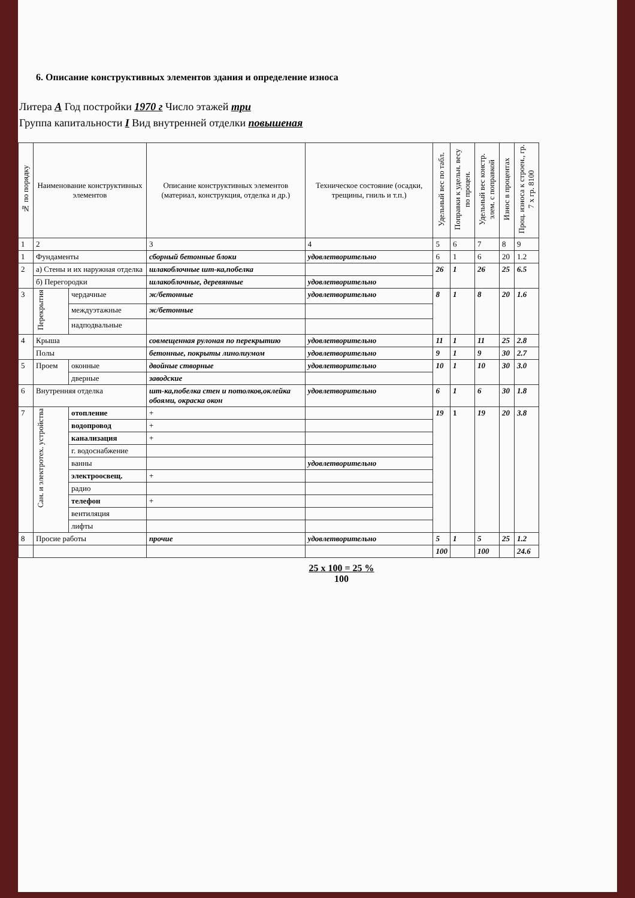6. Описание конструктивных элементов здания и определение износа
Литера А Год постройки 1970 г Число этажей три
Группа капитальности I Вид внутренней отделки повышеная
| № по порядку | Наименование конструктивных элементов | | Описание конструктивных элементов (материал, конструкция, отделка и др.) | Техническое состояние (осадки, трещины, гниль и т.п.) | Удельный вес по табл. | Поправки к удельн. весу по процен. | Удельный вес констр. элем. с поправкой | Износ в процентах | Проц. износа к строен., гр. 7 х гр. 8100 |
| --- | --- | --- | --- | --- | --- | --- | --- | --- | --- |
| 1 | 2 | | 3 | 4 | 5 | 6 | 7 | 8 | 9 |
| 1 | Фундаменты | | сборный бетонные блоки | удовлетворительно | 6 | 1 | 6 | 20 | 1.2 |
| 2 | а) Стены и их наружная отделка | | шлакоблочные шт-ка,побелка | | 26 | 1 | 26 | 25 | 6.5 |
| | б) Перегородки | | шлакоблочные, деревянные | удовлетворительно | | | | | |
| 3 | Перекрытия | чердачные | ж/бетонные | удовлетворительно | 8 | 1 | 8 | 20 | 1.6 |
| | | междуэтажные | ж/бетонные | | | | | | |
| | | надподвальные | | | | | | | |
| 4 | Крыша | | совмещенная рулоная по перекрытию | удовлетворительно | 11 | 1 | 11 | 25 | 2.8 |
| | Полы | | бетонные, покрыты линолиумом | удовлетворительно | 9 | 1 | 9 | 30 | 2.7 |
| 5 | Проем | оконные | двойные створные | удовлетворительно | 10 | 1 | 10 | 30 | 3.0 |
| | | дверные | заводские | | | | | | |
| 6 | Внутренняя отделка | | шт-ка,побелка стен и потолков,оклейка обоями, окраска окон | удовлетворительно | 6 | 1 | 6 | 30 | 1.8 |
| 7 | Сан. и электротех. устройства | отопление | + | | 19 | 1 | 19 | 20 | 3.8 |
| | | водопровод | + | | | | | | |
| | | канализация | + | | | | | | |
| | | г. водоснабжение | | | | | | | |
| | | ванны | | удовлетворительно | | | | | |
| | | электроосвещ. | + | | | | | | |
| | | радио | | | | | | | |
| | | телефон | + | | | | | | |
| | | вентиляция | | | | | | | |
| | | лифты | | | | | | | |
| 8 | Просие работы | | прочие | удовлетворительно | 5 | 1 | 5 | 25 | 1.2 |
| | | | | | 100 | | 100 | | 24.6 |
25 x 100 = 25 %
100